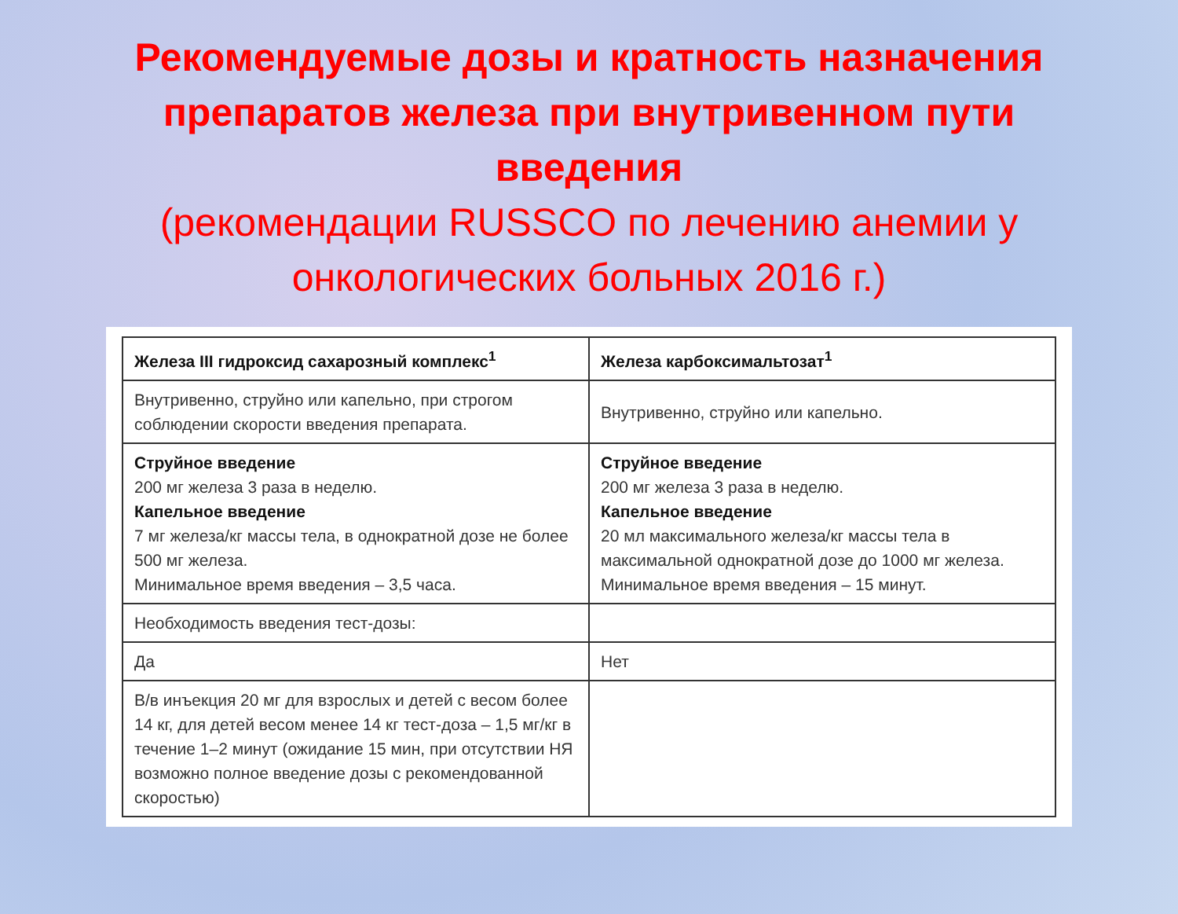Рекомендуемые дозы и кратность назначения препаратов железа при внутривенном пути введения
(рекомендации RUSSCO по лечению анемии у онкологических больных 2016 г.)
| Железа III гидроксид сахарозный комплекс<sup>1</sup> | Железа карбоксимальтозат<sup>1</sup> |
| --- | --- |
| Внутривенно, струйно или капельно, при строгом соблюдении скорости введения препарата. | Внутривенно, струйно или капельно. |
| Струйное введение 200 мг железа 3 раза в неделю. Капельное введение 7 мг железа/кг массы тела, в однократной дозе не более 500 мг железа. Минимальное время введения – 3,5 часа. | Струйное введение 200 мг железа 3 раза в неделю. Капельное введение 20 мл максимального железа/кг массы тела в максимальной однократной дозе до 1000 мг железа. Минимальное время введения – 15 минут. |
| Необходимость введения тест-дозы: | |
| Да | Нет |
| В/в инъекция 20 мг для взрослых и детей с весом более 14 кг, для детей весом менее 14 кг тест-доза – 1,5 мг/кг в течение 1–2 минут (ожидание 15 мин, при отсутствии НЯ возможно полное введение дозы с рекомендованной скоростью) | |